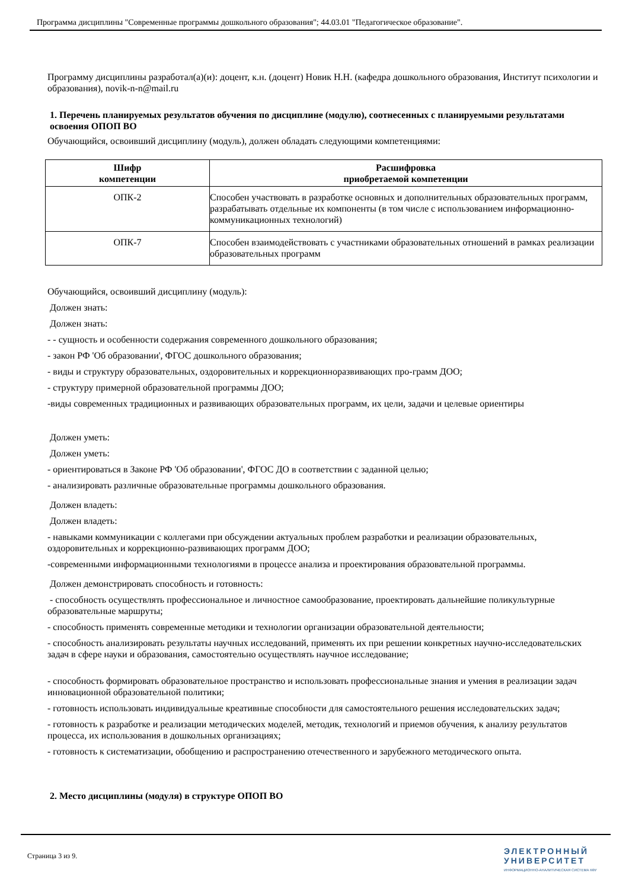Программа дисциплины "Современные программы дошкольного образования"; 44.03.01 "Педагогическое образование".
Программу дисциплины разработал(а)(и): доцент, к.н. (доцент) Новик Н.Н. (кафедра дошкольного образования, Институт психологии и образования), novik-n-n@mail.ru
1. Перечень планируемых результатов обучения по дисциплине (модулю), соотнесенных с планируемыми результатами освоения ОПОП ВО
Обучающийся, освоивший дисциплину (модуль), должен обладать следующими компетенциями:
| Шифр компетенции | Расшифровка приобретаемой компетенции |
| --- | --- |
| ОПК-2 | Способен участвовать в разработке основных и дополнительных образовательных программ, разрабатывать отдельные их компоненты (в том числе с использованием информационно-коммуникационных технологий) |
| ОПК-7 | Способен взаимодействовать с участниками образовательных отношений в рамках реализации образовательных программ |
Обучающийся, освоивший дисциплину (модуль):
Должен знать:
Должен знать:
- - сущность и особенности содержания современного дошкольного образования;
- закон РФ 'Об образовании', ФГОС дошкольного образования;
- виды и структуру образовательных, оздоровительных и коррекционноразвивающих про-грамм ДОО;
- структуру примерной образовательной программы ДОО;
-виды современных традиционных и развивающих образовательных программ, их цели, задачи и целевые ориентиры
Должен уметь:
Должен уметь:
- ориентироваться в Законе РФ 'Об образовании', ФГОС ДО в соответствии с заданной целью;
- анализировать различные образовательные программы дошкольного образования.
Должен владеть:
Должен владеть:
- навыками коммуникации с коллегами при обсуждении актуальных проблем разработки и реализации образовательных, оздоровительных и коррекционно-развивающих программ ДОО;
-современными информационными технологиями в процессе анализа и проектирования образовательной программы.
Должен демонстрировать способность и готовность:
- способность осуществлять профессиональное и личностное самообразование, проектировать дальнейшие поликультурные образовательные маршруты;
- способность применять современные методики и технологии организации образовательной деятельности;
- способность анализировать результаты научных исследований, применять их при решении конкретных научно-исследовательских задач в сфере науки и образования, самостоятельно осуществлять научное исследование;
- способность формировать образовательное пространство и использовать профессиональные знания и умения в реализации задач инновационной образовательной политики;
- готовность использовать индивидуальные креативные способности для самостоятельного решения исследовательских задач;
- готовность к разработке и реализации методических моделей, методик, технологий и приемов обучения, к анализу результатов процесса, их использования в дошкольных организациях;
- готовность к систематизации, обобщению и распространению отечественного и зарубежного методического опыта.
2. Место дисциплины (модуля) в структуре ОПОП ВО
Страница 3 из 9.
ЭЛЕКТРОННЫЙ
УНИВЕРСИТЕТ
ИНФОРМАЦИОННО-АНАЛИТИЧЕСКАЯ СИСТЕМА КФУ